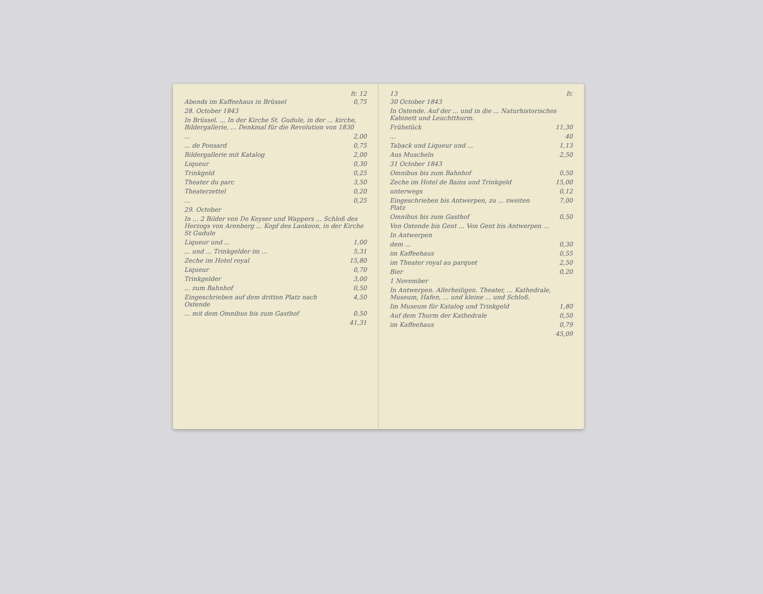fr. 12
| Abends im Kaffeehaus in Brüssel | 0,75 |
| 28. October 1843 | |
| In Brüssel. ... In der Kirche St. Gudule, in der ... kirche, Bildergallerie, ... Denkmal für die Revolution von 1830 | |
| ... | 2,00 |
| ... de Ponsard | 0,75 |
| Bildergallerie mit Katalog | 2,00 |
| Liqueur | 0,30 |
| Trinkgeld | 0,25 |
| Theater du parc | 3,50 |
| Theaterzettel | 0,20 |
| ... | 0,25 |
| 29. October | |
| In ... 2 Bilder von De Keyser und Wappers ... Schloß des Herzogs von Arenberg ... Kopf des Laokoon, in der Kirche St Gudule | |
| Liqueur und ... | 1,00 |
| ... und ... Trinkgelder im ... | 5,31 |
| Zeche im Hotel royal | 15,80 |
| Liqueur | 0,70 |
| Trinkgelder | 3,00 |
| ... zum Bahnhof | 0,50 |
| Eingeschrieben auf dem dritten Platz nach Ostende | 4,50 |
| ... mit dem Omnibus bis zum Gasthof | 0.50 |
| | 41,31 |
13 fr.
| 30 October 1843 | |
| In Ostende. Auf der ... und in die ... Naturhistorisches Kabinett und Leuchtthurm. | |
| Frühstück | 11,30 |
| ... | 40 |
| Taback und Liqueur und ... | 1,13 |
| Aus Muscheln | 2,50 |
| 31 October 1843 | |
| Omnibus bis zum Bahnhof | 0,50 |
| Zeche im Hotel de Bains und Trinkgeld | 15,00 |
| unterwegs | 0,12 |
| Eingeschrieben bis Antwerpen, zu ... zweiten Platz | 7,00 |
| Omnibus bis zum Gasthof | 0,50 |
| Von Ostende bis Gent ... Von Gent bis Antwerpen ... | |
| In Antwerpen | |
| dem ... | 0,30 |
| im Kaffeehaus | 0,55 |
| im Theater royal au parquet | 2,50 |
| Bier | 0,20 |
| 1 November | |
| In Antwerpen. Allerheiligen. Theater, ... Kathedrale, Museum, Hafen, ... und kleine ... und Schloß. | |
| Im Museum für Katalog und Trinkgeld | 1,80 |
| Auf dem Thurm der Kathedrale | 0,50 |
| im Kaffeehaus | 0,79 |
| | 45,09 |